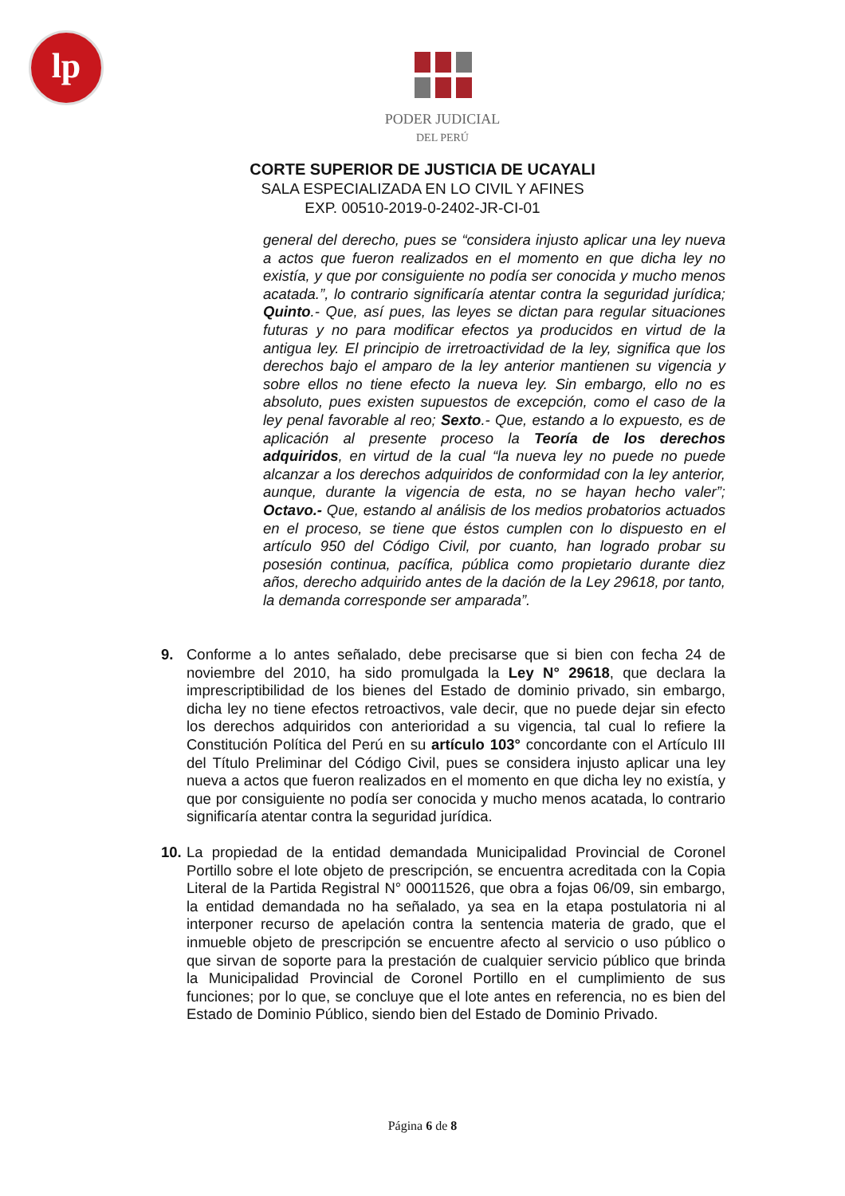lp
PODER JUDICIAL
DEL PERÚ
CORTE SUPERIOR DE JUSTICIA DE UCAYALI
SALA ESPECIALIZADA EN LO CIVIL Y AFINES
EXP. 00510-2019-0-2402-JR-CI-01
general del derecho, pues se “considera injusto aplicar una ley nueva a actos que fueron realizados en el momento en que dicha ley no existía, y que por consiguiente no podía ser conocida y mucho menos acatada.”, lo contrario significaría atentar contra la seguridad jurídica; Quinto.- Que, así pues, las leyes se dictan para regular situaciones futuras y no para modificar efectos ya producidos en virtud de la antigua ley. El principio de irretroactividad de la ley, significa que los derechos bajo el amparo de la ley anterior mantienen su vigencia y sobre ellos no tiene efecto la nueva ley. Sin embargo, ello no es absoluto, pues existen supuestos de excepción, como el caso de la ley penal favorable al reo; Sexto.- Que, estando a lo expuesto, es de aplicación al presente proceso la Teoría de los derechos adquiridos, en virtud de la cual “la nueva ley no puede no puede alcanzar a los derechos adquiridos de conformidad con la ley anterior, aunque, durante la vigencia de esta, no se hayan hecho valer”; Octavo.- Que, estando al análisis de los medios probatorios actuados en el proceso, se tiene que éstos cumplen con lo dispuesto en el artículo 950 del Código Civil, por cuanto, han logrado probar su posesión continua, pacífica, pública como propietario durante diez años, derecho adquirido antes de la dación de la Ley 29618, por tanto, la demanda corresponde ser amparada”.
9. Conforme a lo antes señalado, debe precisarse que si bien con fecha 24 de noviembre del 2010, ha sido promulgada la Ley N° 29618, que declara la imprescriptibilidad de los bienes del Estado de dominio privado, sin embargo, dicha ley no tiene efectos retroactivos, vale decir, que no puede dejar sin efecto los derechos adquiridos con anterioridad a su vigencia, tal cual lo refiere la Constitución Política del Perú en su artículo 103° concordante con el Artículo III del Título Preliminar del Código Civil, pues se considera injusto aplicar una ley nueva a actos que fueron realizados en el momento en que dicha ley no existía, y que por consiguiente no podía ser conocida y mucho menos acatada, lo contrario significaría atentar contra la seguridad jurídica.
10.
La propiedad de la entidad demandada Municipalidad Provincial de Coronel Portillo sobre el lote objeto de prescripción, se encuentra acreditada con la Copia Literal de la Partida Registral N° 00011526, que obra a fojas 06/09, sin embargo, la entidad demandada no ha señalado, ya sea en la etapa postulatoria ni al interponer recurso de apelación contra la sentencia materia de grado, que el inmueble objeto de prescripción se encuentre afecto al servicio o uso público o que sirvan de soporte para la prestación de cualquier servicio público que brinda la Municipalidad Provincial de Coronel Portillo en el cumplimiento de sus funciones; por lo que, se concluye que el lote antes en referencia, no es bien del Estado de Dominio Público, siendo bien del Estado de Dominio Privado.
Página 6 de 8